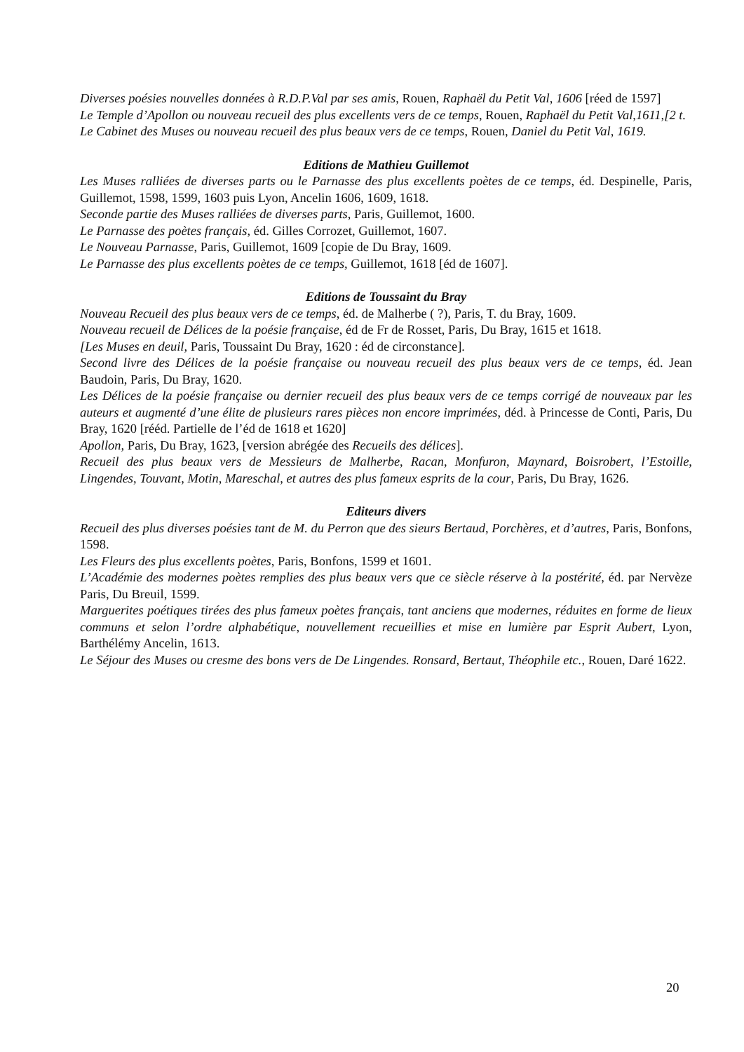Diverses poésies nouvelles données à R.D.P.Val par ses amis, Rouen, Raphaël du Petit Val, 1606 [réed de 1597]
Le Temple d’Apollon ou nouveau recueil des plus excellents vers de ce temps, Rouen, Raphaël du Petit Val,1611,[2 t.
Le Cabinet des Muses ou nouveau recueil des plus beaux vers de ce temps, Rouen, Daniel du Petit Val, 1619.
Editions de Mathieu Guillemot
Les Muses ralliées de diverses parts ou le Parnasse des plus excellents poètes de ce temps, éd. Despinelle, Paris, Guillemot, 1598, 1599, 1603 puis Lyon, Ancelin 1606, 1609, 1618.
Seconde partie des Muses ralliées de diverses parts, Paris, Guillemot, 1600.
Le Parnasse des poètes français, éd. Gilles Corrozet, Guillemot, 1607.
Le Nouveau Parnasse, Paris, Guillemot, 1609 [copie de Du Bray, 1609.
Le Parnasse des plus excellents poètes de ce temps, Guillemot, 1618 [éd de 1607].
Editions de Toussaint du Bray
Nouveau Recueil des plus beaux vers de ce temps, éd. de Malherbe ( ?), Paris, T. du Bray, 1609.
Nouveau recueil de Délices de la poésie française, éd de Fr de Rosset, Paris, Du Bray, 1615 et 1618.
[Les Muses en deuil, Paris, Toussaint Du Bray, 1620 : éd de circonstance].
Second livre des Délices de la poésie française ou nouveau recueil des plus beaux vers de ce temps, éd. Jean Baudoin, Paris, Du Bray, 1620.
Les Délices de la poésie française ou dernier recueil des plus beaux vers de ce temps corrigé de nouveaux par les auteurs et augmenté d’une élite de plusieurs rares pièces non encore imprimées, déd. à Princesse de Conti, Paris, Du Bray, 1620 [rééd. Partielle de l’éd de 1618 et 1620]
Apollon, Paris, Du Bray, 1623, [version abrégée des Recueils des délices].
Recueil des plus beaux vers de Messieurs de Malherbe, Racan, Monfuron, Maynard, Boisrobert, l’Estoille, Lingendes, Touvant, Motin, Mareschal, et autres des plus fameux esprits de la cour, Paris, Du Bray, 1626.
Editeurs divers
Recueil des plus diverses poésies tant de M. du Perron que des sieurs Bertaud, Porchères, et d’autres, Paris, Bonfons, 1598.
Les Fleurs des plus excellents poètes, Paris, Bonfons, 1599 et 1601.
L’Académie des modernes poètes remplies des plus beaux vers que ce siècle réserve à la postérité, éd. par Nervèze Paris, Du Breuil, 1599.
Marguerites poétiques tirées des plus fameux poètes français, tant anciens que modernes, réduites en forme de lieux communs et selon l’ordre alphabétique, nouvellement recueillies et mise en lumière par Esprit Aubert, Lyon, Barthélémy Ancelin, 1613.
Le Séjour des Muses ou cresme des bons vers de De Lingendes. Ronsard, Bertaut, Théophile etc., Rouen, Daré 1622.
20